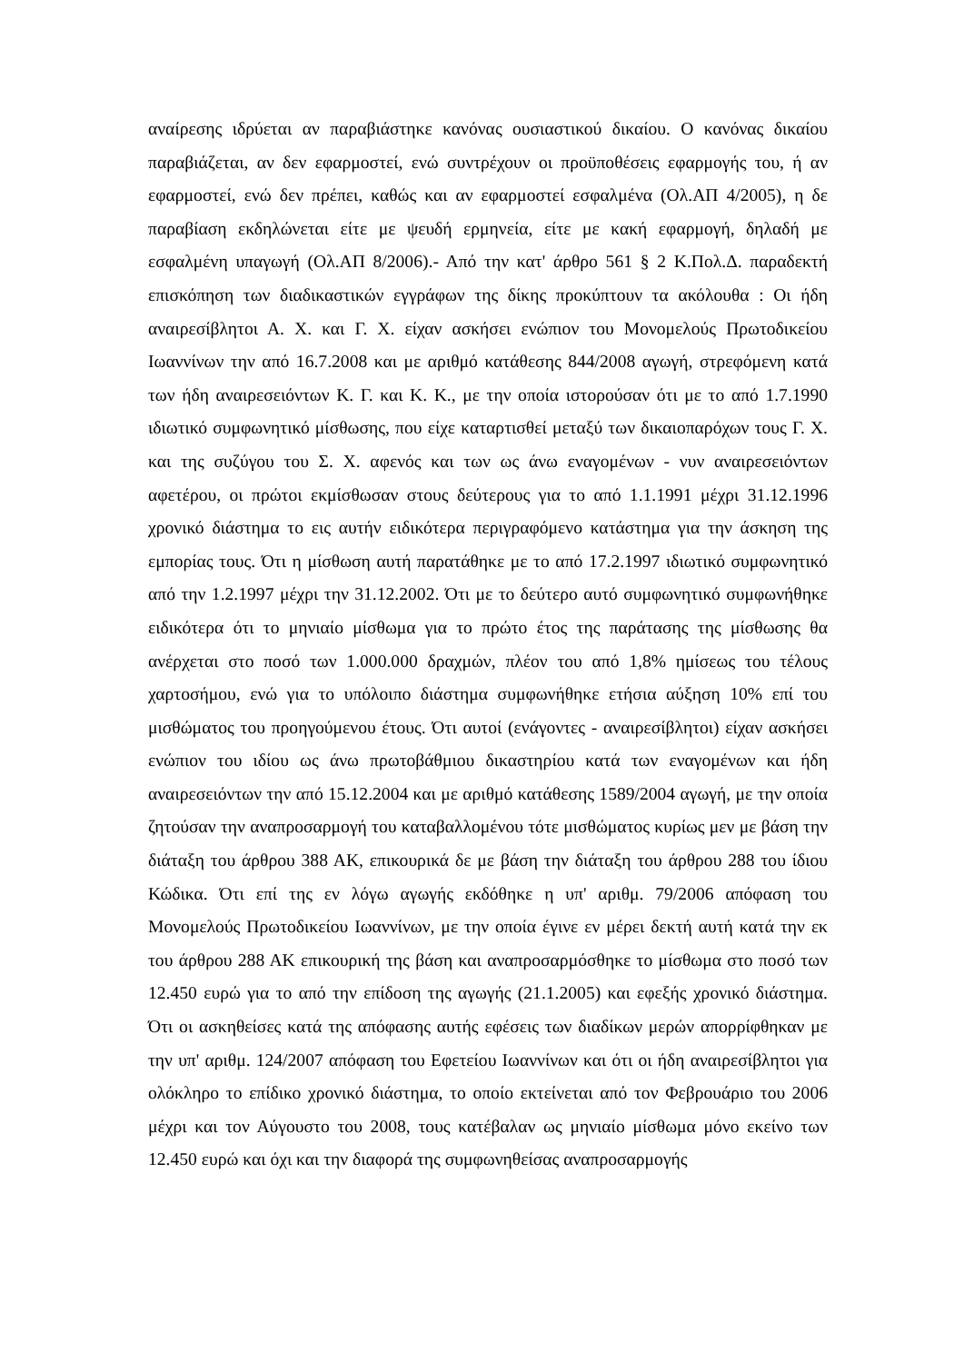αναίρεσης ιδρύεται αν παραβιάστηκε κανόνας ουσιαστικού δικαίου. Ο κανόνας δικαίου παραβιάζεται, αν δεν εφαρμοστεί, ενώ συντρέχουν οι προϋποθέσεις εφαρμογής του, ή αν εφαρμοστεί, ενώ δεν πρέπει, καθώς και αν εφαρμοστεί εσφαλμένα (Ολ.ΑΠ 4/2005), η δε παραβίαση εκδηλώνεται είτε με ψευδή ερμηνεία, είτε με κακή εφαρμογή, δηλαδή με εσφαλμένη υπαγωγή (Ολ.ΑΠ 8/2006).- Από την κατ' άρθρο 561 § 2 Κ.Πολ.Δ. παραδεκτή επισκόπηση των διαδικαστικών εγγράφων της δίκης προκύπτουν τα ακόλουθα : Οι ήδη αναιρεσίβλητοι Α. Χ. και Γ. Χ. είχαν ασκήσει ενώπιον του Μονομελούς Πρωτοδικείου Ιωαννίνων την από 16.7.2008 και με αριθμό κατάθεσης 844/2008 αγωγή, στρεφόμενη κατά των ήδη αναιρεσειόντων Κ. Γ. και Κ. Κ., με την οποία ιστορούσαν ότι με το από 1.7.1990 ιδιωτικό συμφωνητικό μίσθωσης, που είχε καταρτισθεί μεταξύ των δικαιοπαρόχων τους Γ. Χ. και της συζύγου του Σ. Χ. αφενός και των ως άνω εναγομένων - νυν αναιρεσειόντων αφετέρου, οι πρώτοι εκμίσθωσαν στους δεύτερους για το από 1.1.1991 μέχρι 31.12.1996 χρονικό διάστημα το εις αυτήν ειδικότερα περιγραφόμενο κατάστημα για την άσκηση της εμπορίας τους. Ότι η μίσθωση αυτή παρατάθηκε με το από 17.2.1997 ιδιωτικό συμφωνητικό από την 1.2.1997 μέχρι την 31.12.2002. Ότι με το δεύτερο αυτό συμφωνητικό συμφωνήθηκε ειδικότερα ότι το μηνιαίο μίσθωμα για το πρώτο έτος της παράτασης της μίσθωσης θα ανέρχεται στο ποσό των 1.000.000 δραχμών, πλέον του από 1,8% ημίσεως του τέλους χαρτοσήμου, ενώ για το υπόλοιπο διάστημα συμφωνήθηκε ετήσια αύξηση 10% επί του μισθώματος του προηγούμενου έτους. Ότι αυτοί (ενάγοντες - αναιρεσίβλητοι) είχαν ασκήσει ενώπιον του ιδίου ως άνω πρωτοβάθμιου δικαστηρίου κατά των εναγομένων και ήδη αναιρεσειόντων την από 15.12.2004 και με αριθμό κατάθεσης 1589/2004 αγωγή, με την οποία ζητούσαν την αναπροσαρμογή του καταβαλλομένου τότε μισθώματος κυρίως μεν με βάση την διάταξη του άρθρου 388 ΑΚ, επικουρικά δε με βάση την διάταξη του άρθρου 288 του ίδιου Κώδικα. Ότι επί της εν λόγω αγωγής εκδόθηκε η υπ' αριθμ. 79/2006 απόφαση του Μονομελούς Πρωτοδικείου Ιωαννίνων, με την οποία έγινε εν μέρει δεκτή αυτή κατά την εκ του άρθρου 288 ΑΚ επικουρική της βάση και αναπροσαρμόσθηκε το μίσθωμα στο ποσό των 12.450 ευρώ για το από την επίδοση της αγωγής (21.1.2005) και εφεξής χρονικό διάστημα. Ότι οι ασκηθείσες κατά της απόφασης αυτής εφέσεις των διαδίκων μερών απορρίφθηκαν με την υπ' αριθμ. 124/2007 απόφαση του Εφετείου Ιωαννίνων και ότι οι ήδη αναιρεσίβλητοι για ολόκληρο το επίδικο χρονικό διάστημα, το οποίο εκτείνεται από τον Φεβρουάριο του 2006 μέχρι και τον Αύγουστο του 2008, τους κατέβαλαν ως μηνιαίο μίσθωμα μόνο εκείνο των 12.450 ευρώ και όχι και την διαφορά της συμφωνηθείσας αναπροσαρμογής